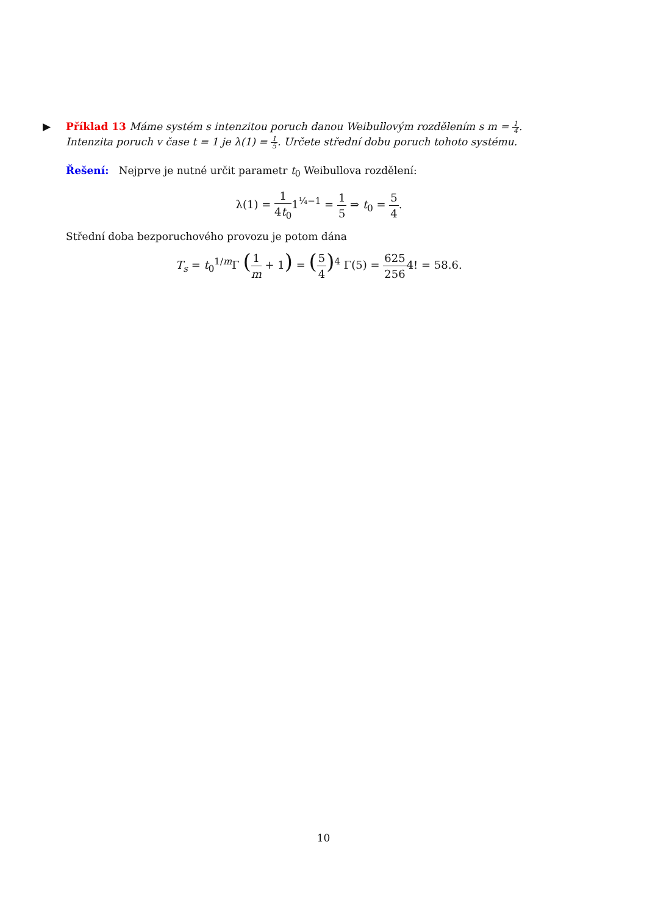▶
Příklad 13 Máme systém s intenzitou poruch danou Weibullovým rozdělením s m = 1 4. Intenzita poruch v čase t = 1 je λ(1) = 1 5. Určete střední dobu poruch tohoto systému.
Řešení: Nejprve je nutné určit parametr t<sub>0</sub> Weibullova rozdělení:
λ(1) = 1 4t<sub>0</sub>1<sup>¼−1</sup> = 1 5 ⇒ t<sub>0</sub> = 5 4.
Střední doba bezporuchového provozu je potom dána
T<sub>s</sub> = t<sub>0</sub><sup>1/m</sup>Γ (1 m + 1) = (5 4)<sup>4</sup> Γ(5) = 625 2564! = 58.6.
10